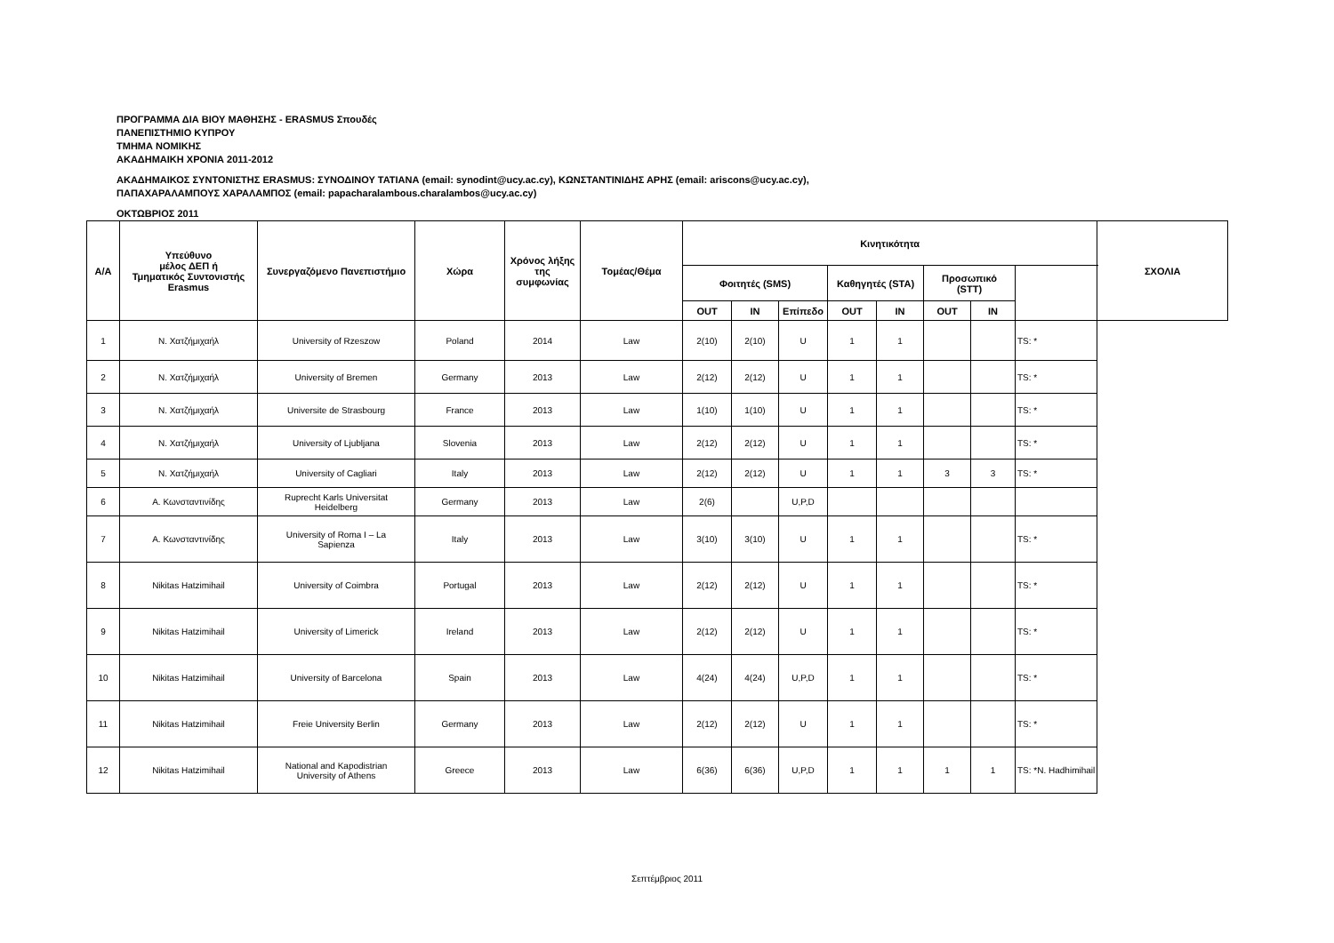ΠΡΟΓΡΑΜΜΑ ΔΙΑ ΒΙΟΥ ΜΑΘΗΣΗΣ - ERASMUS Σπουδές
ΠΑΝΕΠΙΣΤΗΜΙΟ ΚΥΠΡΟΥ
ΤΜΗΜΑ ΝΟΜΙΚΗΣ
ΑΚΑΔΗΜΑΙΚΗ ΧΡΟΝΙΑ 2011-2012
ΑΚΑΔΗΜΑΙΚΟΣ ΣΥΝΤΟΝΙΣΤΗΣ ERASMUS: ΣΥΝΟΔΙΝΟΥ ΤΑΤΙΑΝΑ (email: synodint@ucy.ac.cy), ΚΩΝΣΤΑΝΤΙΝΙΔΗΣ ΑΡΗΣ (email: ariscons@ucy.ac.cy),
ΠΑΠΑΧΑΡΑΛΑΜΠΟΥΣ ΧΑΡΑΛΑΜΠΟΣ (email: papacharalambous.charalambos@ucy.ac.cy)
ΟΚΤΩΒΡΙΟΣ 2011
| Α/Α | Υπεύθυνο μέλος ΔΕΠ ή Τμηματικός Συντονιστής Erasmus | Συνεργαζόμενο Πανεπιστήμιο | Χώρα | Χρόνος λήξης της συμφωνίας | Τομέας/Θέμα | Κινητικότητα | | | | | | | | ΣΧΟΛΙΑ |
| --- | --- | --- | --- | --- | --- | --- | --- | --- | --- | --- | --- | --- | --- | --- |
| | | | | | | Φοιτητές (SMS) | | | Καθηγητές (STA) | | Προσωπικό (STT) | | | |
| | | | | | | OUT | IN | Επίπεδο | OUT | IN | OUT | IN | | |
| 1 | Ν. Χατζήμιχαήλ | University of Rzeszow | Poland | 2014 | Law | 2(10) | 2(10) | U | 1 | 1 | | | TS: * | |
| 2 | Ν. Χατζήμιχαήλ | University of Bremen | Germany | 2013 | Law | 2(12) | 2(12) | U | 1 | 1 | | | TS: * | |
| 3 | Ν. Χατζήμιχαήλ | Universite de Strasbourg | France | 2013 | Law | 1(10) | 1(10) | U | 1 | 1 | | | TS: * | |
| 4 | Ν. Χατζήμιχαήλ | University of Ljubljana | Slovenia | 2013 | Law | 2(12) | 2(12) | U | 1 | 1 | | | TS: * | |
| 5 | Ν. Χατζήμιχαήλ | University of Cagliari | Italy | 2013 | Law | 2(12) | 2(12) | U | 1 | 1 | 3 | 3 | TS: * | |
| 6 | Α. Κωνσταντινίδης | Ruprecht Karls Universitat Heidelberg | Germany | 2013 | Law | 2(6) | | U,P,D | | | | | | |
| 7 | Α. Κωνσταντινίδης | University of Roma I – La Sapienza | Italy | 2013 | Law | 3(10) | 3(10) | U | 1 | 1 | | | TS: * | |
| 8 | Nikitas Hatzimihail | University of Coimbra | Portugal | 2013 | Law | 2(12) | 2(12) | U | 1 | 1 | | | TS: * | |
| 9 | Nikitas Hatzimihail | University of Limerick | Ireland | 2013 | Law | 2(12) | 2(12) | U | 1 | 1 | | | TS: * | |
| 10 | Nikitas Hatzimihail | University of Barcelona | Spain | 2013 | Law | 4(24) | 4(24) | U,P,D | 1 | 1 | | | TS: * | |
| 11 | Nikitas Hatzimihail | Freie University Berlin | Germany | 2013 | Law | 2(12) | 2(12) | U | 1 | 1 | | | TS: * | |
| 12 | Nikitas Hatzimihail | National and Kapodistrian University of Athens | Greece | 2013 | Law | 6(36) | 6(36) | U,P,D | 1 | 1 | 1 | 1 | TS: *N. Hadhimihail | |
Σεπτέμβριος 2011